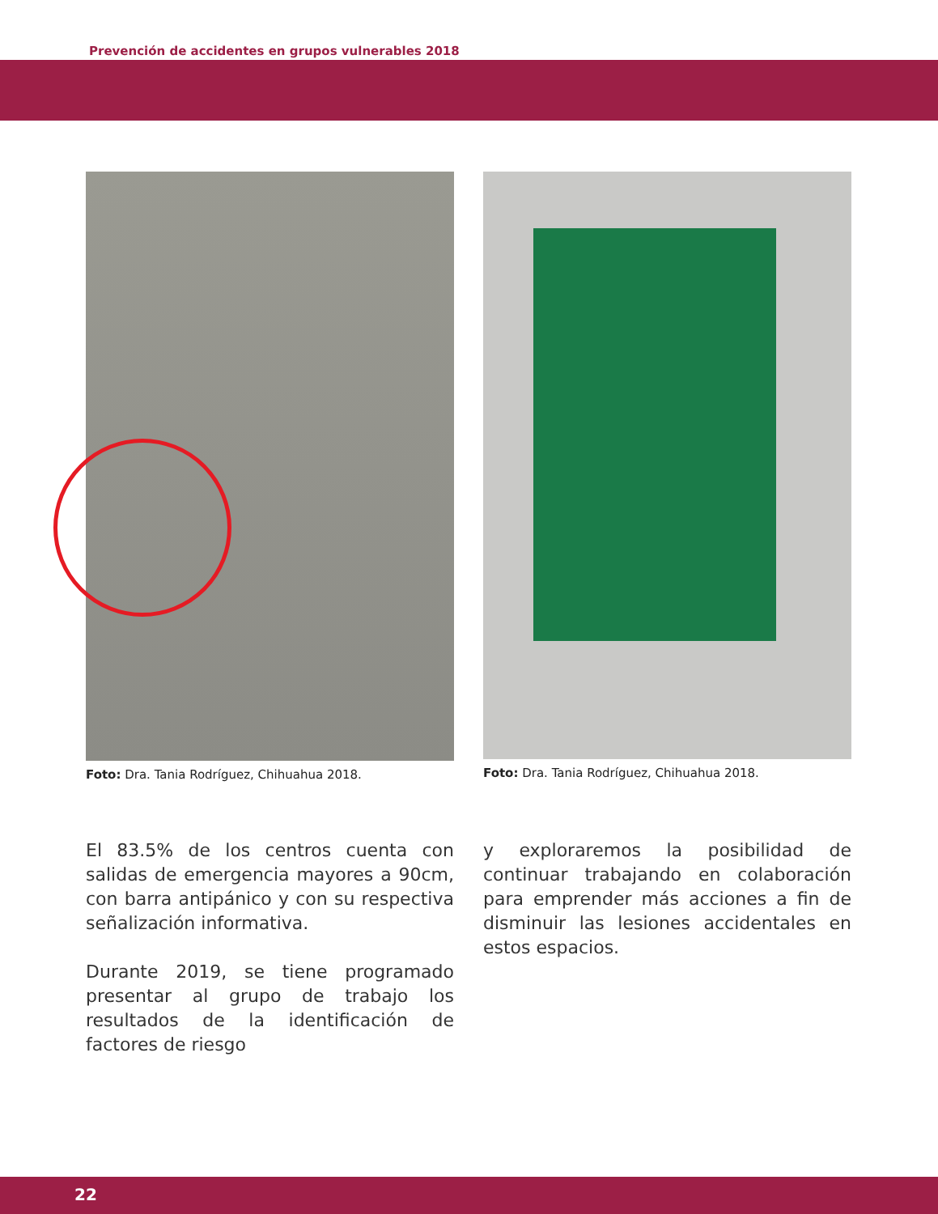Prevención de accidentes en grupos vulnerables 2018
Foto: Dra. Tania Rodríguez, Chihuahua 2018. Foto: Dra. Tania Rodríguez, Chihuahua 2018.
El 83.5% de los centros cuenta con salidas de emergencia mayores a 90cm, con barra antipánico y con su respectiva señalización informativa.
Durante 2019, se tiene programado presentar al grupo de trabajo los resultados de la identificación de factores de riesgo
y exploraremos la posibilidad de continuar trabajando en colaboración para emprender más acciones a fin de disminuir las lesiones accidentales en estos espacios.
22